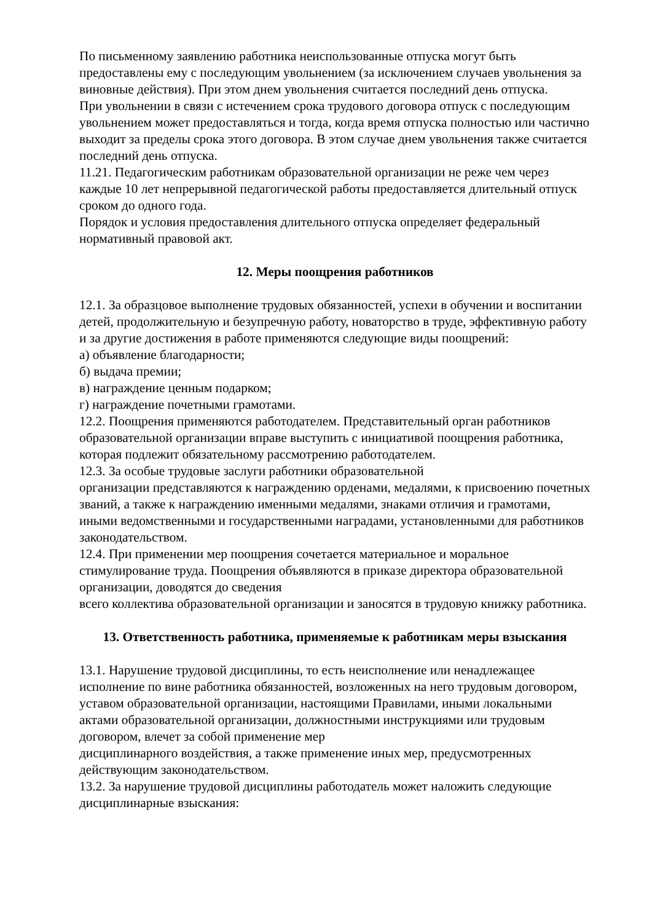По письменному заявлению работника неиспользованные отпуска могут быть предоставлены ему с последующим увольнением (за исключением случаев увольнения за виновные действия). При этом днем увольнения считается последний день отпуска.
При увольнении в связи с истечением срока трудового договора отпуск с последующим увольнением может предоставляться и тогда, когда время отпуска полностью или частично выходит за пределы срока этого договора. В этом случае днем увольнения также считается последний день отпуска.
11.21. Педагогическим работникам образовательной организации не реже чем через каждые 10 лет непрерывной педагогической работы предоставляется длительный отпуск сроком до одного года.
Порядок и условия предоставления длительного отпуска определяет федеральный нормативный правовой акт.
12. Меры поощрения работников
12.1. За образцовое выполнение трудовых обязанностей, успехи в обучении и воспитании детей, продолжительную и безупречную работу, новаторство в труде, эффективную работу и за другие достижения в работе применяются следующие виды поощрений:
а) объявление благодарности;
б) выдача премии;
в) награждение ценным подарком;
г) награждение почетными грамотами.
12.2. Поощрения применяются работодателем. Представительный орган работников образовательной организации вправе выступить с инициативой поощрения работника, которая подлежит обязательному рассмотрению работодателем.
12.3. За особые трудовые заслуги работники образовательной
организации представляются к награждению орденами, медалями, к присвоению почетных званий, а также к награждению именными медалями, знаками отличия и грамотами, иными ведомственными и государственными наградами, установленными для работников законодательством.
12.4. При применении мер поощрения сочетается материальное и моральное стимулирование труда. Поощрения объявляются в приказе директора образовательной организации, доводятся до сведения
всего коллектива образовательной организации и заносятся в трудовую книжку работника.
13. Ответственность работника, применяемые к работникам меры взыскания
13.1. Нарушение трудовой дисциплины, то есть неисполнение или ненадлежащее исполнение по вине работника обязанностей, возложенных на него трудовым договором, уставом образовательной организации, настоящими Правилами, иными локальными актами образовательной организации, должностными инструкциями или трудовым договором, влечет за собой применение мер
дисциплинарного воздействия, а также применение иных мер, предусмотренных действующим законодательством.
13.2. За нарушение трудовой дисциплины работодатель может наложить следующие дисциплинарные взыскания: